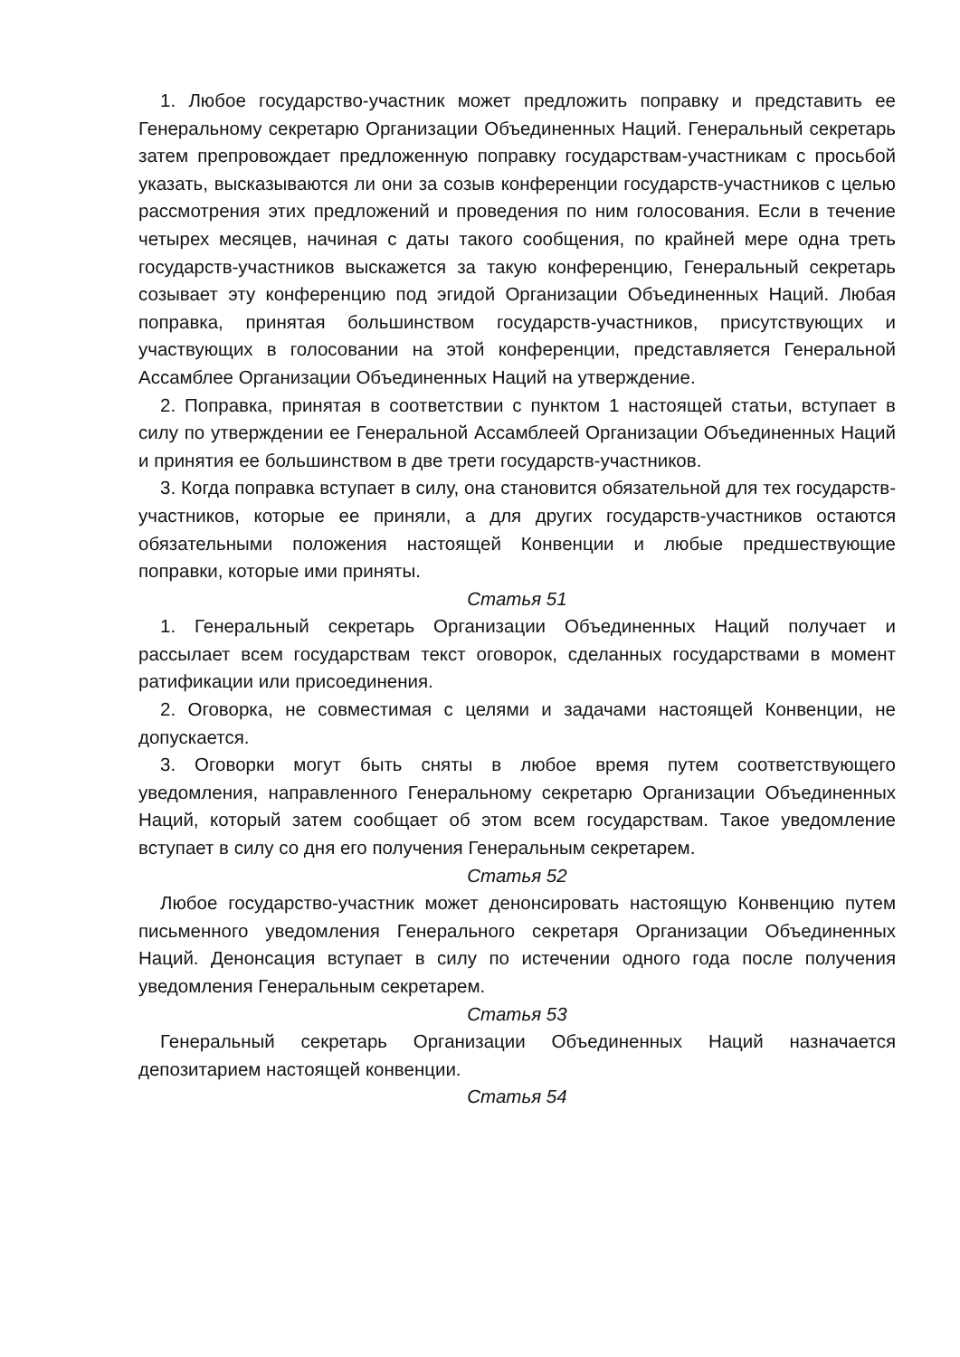1. Любое государство-участник может предложить поправку и представить ее Генеральному секретарю Организации Объединенных Наций. Генеральный секретарь затем препровождает предложенную поправку государствам-участникам с просьбой указать, высказываются ли они за созыв конференции государств-участников с целью рассмотрения этих предложений и проведения по ним голосования. Если в течение четырех месяцев, начиная с даты такого сообщения, по крайней мере одна треть государств-участников выскажется за такую конференцию, Генеральный секретарь созывает эту конференцию под эгидой Организации Объединенных Наций. Любая поправка, принятая большинством государств-участников, присутствующих и участвующих в голосовании на этой конференции, представляется Генеральной Ассамблее Организации Объединенных Наций на утверждение.
2. Поправка, принятая в соответствии с пунктом 1 настоящей статьи, вступает в силу по утверждении ее Генеральной Ассамблеей Организации Объединенных Наций и принятия ее большинством в две трети государств-участников.
3. Когда поправка вступает в силу, она становится обязательной для тех государств-участников, которые ее приняли, а для других государств-участников остаются обязательными положения настоящей Конвенции и любые предшествующие поправки, которые ими приняты.
Статья 51
1. Генеральный секретарь Организации Объединенных Наций получает и рассылает всем государствам текст оговорок, сделанных государствами в момент ратификации или присоединения.
2. Оговорка, не совместимая с целями и задачами настоящей Конвенции, не допускается.
3. Оговорки могут быть сняты в любое время путем соответствующего уведомления, направленного Генеральному секретарю Организации Объединенных Наций, который затем сообщает об этом всем государствам. Такое уведомление вступает в силу со дня его получения Генеральным секретарем.
Статья 52
Любое государство-участник может денонсировать настоящую Конвенцию путем письменного уведомления Генерального секретаря Организации Объединенных Наций. Денонсация вступает в силу по истечении одного года после получения уведомления Генеральным секретарем.
Статья 53
Генеральный секретарь Организации Объединенных Наций назначается депозитарием настоящей конвенции.
Статья 54